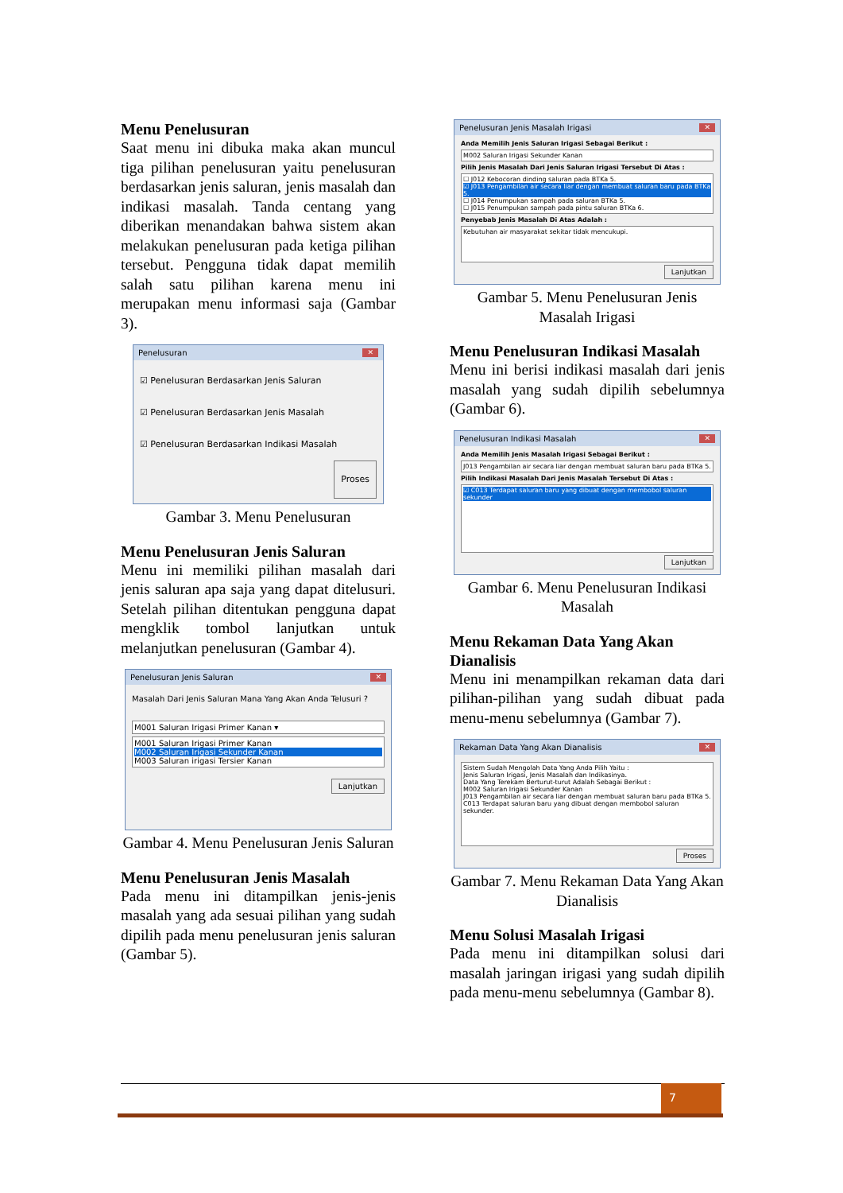Menu Penelusuran
Saat menu ini dibuka maka akan muncul tiga pilihan penelusuran yaitu penelusuran berdasarkan jenis saluran, jenis masalah dan indikasi masalah. Tanda centang yang diberikan menandakan bahwa sistem akan melakukan penelusuran pada ketiga pilihan tersebut. Pengguna tidak dapat memilih salah satu pilihan karena menu ini merupakan menu informasi saja (Gambar 3).
Penelusuran ✕
☑ Penelusuran Berdasarkan Jenis Saluran
☑ Penelusuran Berdasarkan Jenis Masalah
☑ Penelusuran Berdasarkan Indikasi Masalah
Proses
Gambar 3. Menu Penelusuran
Menu Penelusuran Jenis Saluran
Menu ini memiliki pilihan masalah dari jenis saluran apa saja yang dapat ditelusuri. Setelah pilihan ditentukan pengguna dapat mengklik tombol lanjutkan untuk melanjutkan penelusuran (Gambar 4).
Penelusuran Jenis Saluran ✕
Masalah Dari Jenis Saluran Mana Yang Akan Anda Telusuri ?
M001 Saluran Irigasi Primer Kanan ▾
M001 Saluran Irigasi Primer Kanan
M002 Saluran Irigasi Sekunder Kanan
M003 Saluran irigasi Tersier Kanan
Lanjutkan
Gambar 4. Menu Penelusuran Jenis Saluran
Menu Penelusuran Jenis Masalah
Pada menu ini ditampilkan jenis-jenis masalah yang ada sesuai pilihan yang sudah dipilih pada menu penelusuran jenis saluran (Gambar 5).
Penelusuran Jenis Masalah Irigasi ✕
Anda Memilih Jenis Saluran Irigasi Sebagai Berikut :
M002 Saluran Irigasi Sekunder Kanan
Pilih Jenis Masalah Dari Jenis Saluran Irigasi Tersebut Di Atas :
☐ J012 Kebocoran dinding saluran pada BTKa 5.
☑ J013 Pengambilan air secara liar dengan membuat saluran baru pada BTKa 5.
☐ J014 Penumpukan sampah pada saluran BTKa 5.
☐ J015 Penumpukan sampah pada pintu saluran BTKa 6.
Penyebab Jenis Masalah Di Atas Adalah :
Kebutuhan air masyarakat sekitar tidak mencukupi.
Lanjutkan
Gambar 5. Menu Penelusuran Jenis Masalah Irigasi
Menu Penelusuran Indikasi Masalah
Menu ini berisi indikasi masalah dari jenis masalah yang sudah dipilih sebelumnya (Gambar 6).
Penelusuran Indikasi Masalah ✕
Anda Memilih Jenis Masalah Irigasi Sebagai Berikut :
J013 Pengambilan air secara liar dengan membuat saluran baru pada BTKa 5.
Pilih Indikasi Masalah Dari Jenis Masalah Tersebut Di Atas :
☑ C013 Terdapat saluran baru yang dibuat dengan membobol saluran sekunder
Lanjutkan
Gambar 6. Menu Penelusuran Indikasi Masalah
Menu Rekaman Data Yang Akan Dianalisis
Menu ini menampilkan rekaman data dari pilihan-pilihan yang sudah dibuat pada menu-menu sebelumnya (Gambar 7).
Rekaman Data Yang Akan Dianalisis ✕
Sistem Sudah Mengolah Data Yang Anda Pilih Yaitu :
Jenis Saluran Irigasi, Jenis Masalah dan Indikasinya.
Data Yang Terekam Berturut-turut Adalah Sebagai Berikut :
M002 Saluran Irigasi Sekunder Kanan
J013 Pengambilan air secara liar dengan membuat saluran baru pada BTKa 5.
C013 Terdapat saluran baru yang dibuat dengan membobol saluran sekunder.
Proses
Gambar 7. Menu Rekaman Data Yang Akan Dianalisis
Menu Solusi Masalah Irigasi
Pada menu ini ditampilkan solusi dari masalah jaringan irigasi yang sudah dipilih pada menu-menu sebelumnya (Gambar 8).
7